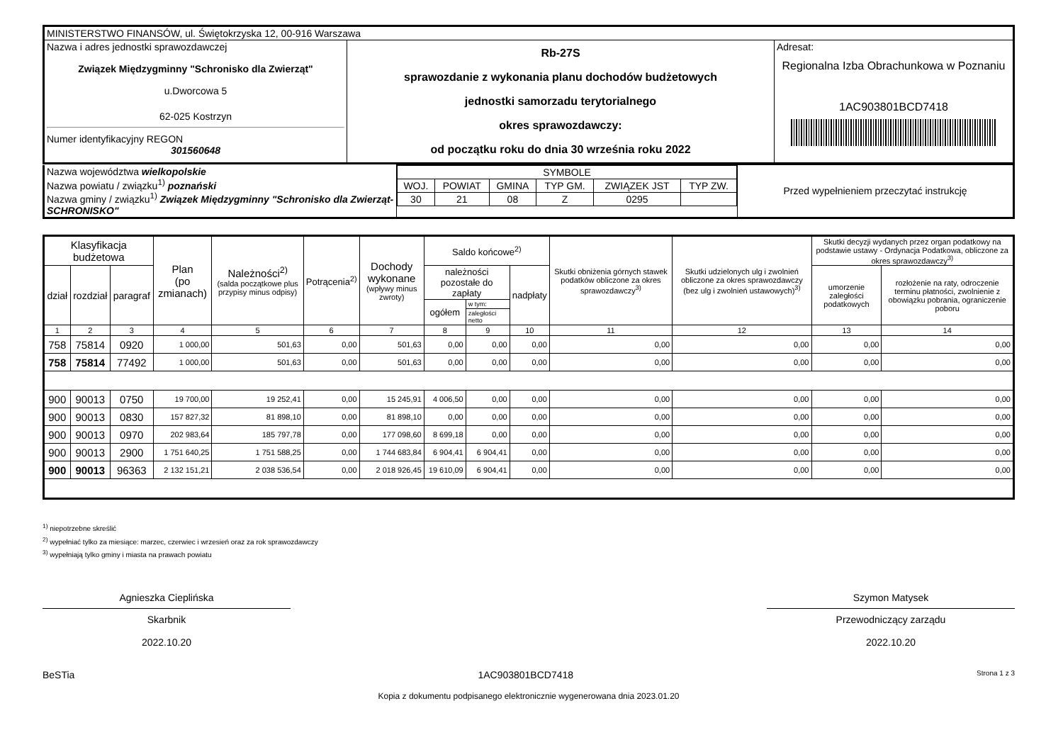| MINISTERSTWO FINANSÓW, ul. Świętokrzyska 12, 00-916 Warszawa | | |
| Nazwa i adres jednostki sprawozdawczej Związek Międzygminny "Schronisko dla Zwierząt" u.Dworcowa 5 62-025 Kostrzyn Numer identyfikacyjny REGON 301560648 | Rb-27S sprawozdanie z wykonania planu dochodów budżetowych jednostki samorzadu terytorialnego okres sprawozdawczy: od początku roku do dnia 30 września roku 2022 | Adresat: Regionalna Izba Obrachunkowa w Poznaniu 1AC903801BCD7418 |
| Nazwa województwa wielkopolskie Nazwa powiatu / związku<sup>1)</sup> poznański Nazwa gminy / związku<sup>1)</sup> Związek Międzygminny "Schronisko dla Zwierząt-SCHRONISKO" | / SYMBOLE / / / / / / / WOJ. / POWIAT / GMINA / TYP GM. / ZWIĄZEK JST / TYP ZW. / / 30 / 21 / 08 / Z / 0295 / / | Przed wypełnieniem przeczytać instrukcję |
| Klasyfikacja budżetowa | | | Plan (po zmianach) | Należności<sup>2)</sup> (salda początkowe plus przypisy minus odpisy) | Potrącenia<sup>2)</sup> | Dochody wykonane (wpływy minus zwroty) | Saldo końcowe<sup>2)</sup> | | | Skutki obniżenia górnych stawek podatków obliczone za okres sprawozdawczy<sup>3)</sup> | Skutki udzielonych ulg i zwolnień obliczone za okres sprawozdawczy (bez ulg i zwolnień ustawowych)<sup>3)</sup> | Skutki decyzji wydanych przez organ podatkowy na podstawie ustawy - Ordynacja Podatkowa, obliczone za okres sprawozdawczy<sup>3)</sup> | |
| --- | --- | --- | --- | --- | --- | --- | --- | --- | --- | --- | --- | --- | --- |
| dział | rozdział | paragraf | | | | | należności pozostałe do zapłaty | | nadpłaty | | | umorzenie zaległości podatkowych | rozłożenie na raty, odroczenie terminu płatności, zwolnienie z obowiązku pobrania, ograniczenie poboru |
| | | | | | | | ogółem | w tym: | | | | | |
| | | | | | | | | zaległości netto | | | | | |
| 1 | 2 | 3 | 4 | 5 | 6 | 7 | 8 | 9 | 10 | 11 | 12 | 13 | 14 |
| 758 | 75814 | 0920 | 1 000,00 | 501,63 | 0,00 | 501,63 | 0,00 | 0,00 | 0,00 | 0,00 | 0,00 | 0,00 | 0,00 |
| 758 | 75814 | 77492 | 1 000,00 | 501,63 | 0,00 | 501,63 | 0,00 | 0,00 | 0,00 | 0,00 | 0,00 | 0,00 | 0,00 |
| 900 | 90013 | 0750 | 19 700,00 | 19 252,41 | 0,00 | 15 245,91 | 4 006,50 | 0,00 | 0,00 | 0,00 | 0,00 | 0,00 | 0,00 |
| 900 | 90013 | 0830 | 157 827,32 | 81 898,10 | 0,00 | 81 898,10 | 0,00 | 0,00 | 0,00 | 0,00 | 0,00 | 0,00 | 0,00 |
| 900 | 90013 | 0970 | 202 983,64 | 185 797,78 | 0,00 | 177 098,60 | 8 699,18 | 0,00 | 0,00 | 0,00 | 0,00 | 0,00 | 0,00 |
| 900 | 90013 | 2900 | 1 751 640,25 | 1 751 588,25 | 0,00 | 1 744 683,84 | 6 904,41 | 6 904,41 | 0,00 | 0,00 | 0,00 | 0,00 | 0,00 |
| 900 | 90013 | 96363 | 2 132 151,21 | 2 038 536,54 | 0,00 | 2 018 926,45 | 19 610,09 | 6 904,41 | 0,00 | 0,00 | 0,00 | 0,00 | 0,00 |
<sup>1)</sup> niepotrzebne skreślić
<sup>2)</sup> wypełniać tylko za miesiące: marzec, czerwiec i wrzesień oraz za rok sprawozdawczy
<sup>3)</sup> wypełniają tylko gminy i miasta na prawach powiatu
Agnieszka Cieplińska
Skarbnik
2022.10.20
Szymon Matysek
Przewodniczący zarządu
2022.10.20
BeSTia 1AC903801BCD7418 Strona 1 z 3
Kopia z dokumentu podpisanego elektronicznie wygenerowana dnia 2023.01.20